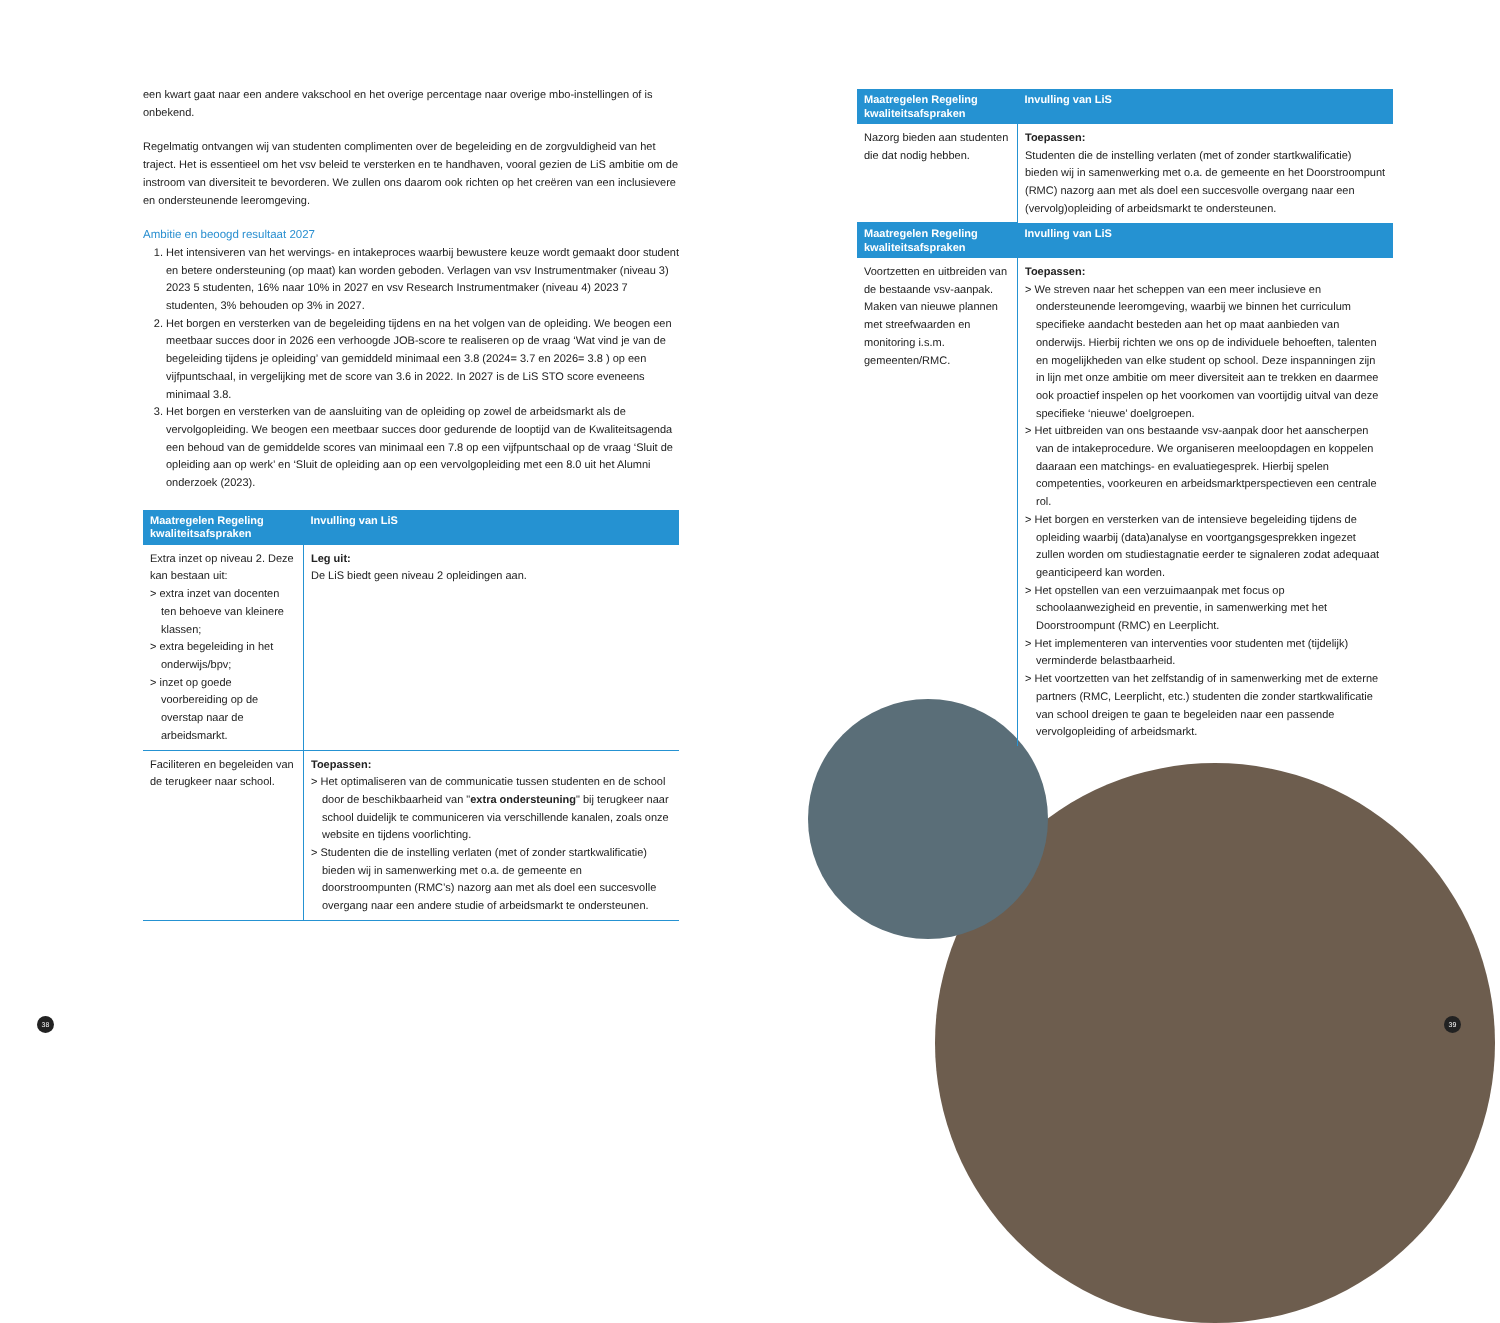een kwart gaat naar een andere vakschool en het overige percentage naar overige mbo-instellingen of is onbekend.
Regelmatig ontvangen wij van studenten complimenten over de begeleiding en de zorgvuldigheid van het traject. Het is essentieel om het vsv beleid te versterken en te handhaven, vooral gezien de LiS ambitie om de instroom van diversiteit te bevorderen. We zullen ons daarom ook richten op het creëren van een inclusievere en ondersteunende leeromgeving.
Ambitie en beoogd resultaat 2027
1. Het intensiveren van het wervings- en intakeproces waarbij bewustere keuze wordt gemaakt door student en betere ondersteuning (op maat) kan worden geboden. Verlagen van vsv Instrumentmaker (niveau 3) 2023 5 studenten, 16% naar 10% in 2027 en vsv Research Instrumentmaker (niveau 4) 2023 7 studenten, 3% behouden op 3% in 2027.
2. Het borgen en versterken van de begeleiding tijdens en na het volgen van de opleiding. We beogen een meetbaar succes door in 2026 een verhoogde JOB-score te realiseren op de vraag ‘Wat vind je van de begeleiding tijdens je opleiding’ van gemiddeld minimaal een 3.8 (2024= 3.7 en 2026= 3.8 ) op een vijfpuntschaal, in vergelijking met de score van 3.6 in 2022. In 2027 is de LiS STO score eveneens minimaal 3.8.
3. Het borgen en versterken van de aansluiting van de opleiding op zowel de arbeidsmarkt als de vervolgopleiding. We beogen een meetbaar succes door gedurende de looptijd van de Kwaliteitsagenda een behoud van de gemiddelde scores van minimaal een 7.8 op een vijfpuntschaal op de vraag ‘Sluit de opleiding aan op werk’ en ‘Sluit de opleiding aan op een vervolgopleiding met een 8.0 uit het Alumni onderzoek (2023).
| Maatregelen Regeling kwaliteitsafspraken | Invulling van LiS |
| --- | --- |
| Extra inzet op niveau 2. Deze kan bestaan uit: > extra inzet van docenten ten behoeve van kleinere klassen; > extra begeleiding in het onderwijs/bpv; > inzet op goede voorbereiding op de overstap naar de arbeidsmarkt. | Leg uit: De LiS biedt geen niveau 2 opleidingen aan. |
| Faciliteren en begeleiden van de terugkeer naar school. | Toepassen: > Het optimaliseren van de communicatie tussen studenten en de school door de beschikbaarheid van " extra ondersteuning " bij terugkeer naar school duidelijk te communiceren via verschillende kanalen, zoals onze website en tijdens voorlichting. > Studenten die de instelling verlaten (met of zonder startkwalificatie) bieden wij in samenwerking met o.a. de gemeente en doorstroompunten (RMC’s) nazorg aan met als doel een succesvolle overgang naar een andere studie of arbeidsmarkt te ondersteunen. |
| Maatregelen Regeling kwaliteitsafspraken | Invulling van LiS |
| --- | --- |
| Nazorg bieden aan studenten die dat nodig hebben. | Toepassen: Studenten die de instelling verlaten (met of zonder startkwalificatie) bieden wij in samenwerking met o.a. de gemeente en het Doorstroompunt (RMC) nazorg aan met als doel een succesvolle overgang naar een (vervolg)opleiding of arbeidsmarkt te ondersteunen. |
| Maatregelen Regeling kwaliteitsafspraken | Invulling van LiS |
| Voortzetten en uitbreiden van de bestaande vsv-aanpak. Maken van nieuwe plannen met streefwaarden en monitoring i.s.m. gemeenten/RMC. | Toepassen: > We streven naar het scheppen van een meer inclusieve en ondersteunende leeromgeving, waarbij we binnen het curriculum specifieke aandacht besteden aan het op maat aanbieden van onderwijs. Hierbij richten we ons op de individuele behoeften, talenten en mogelijkheden van elke student op school. Deze inspanningen zijn in lijn met onze ambitie om meer diversiteit aan te trekken en daarmee ook proactief inspelen op het voorkomen van voortijdig uitval van deze specifieke ‘nieuwe’ doelgroepen. > Het uitbreiden van ons bestaande vsv-aanpak door het aanscherpen van de intakeprocedure. We organiseren meeloopdagen en koppelen daaraan een matchings- en evaluatiegesprek. Hierbij spelen competenties, voorkeuren en arbeidsmarktperspectieven een centrale rol. > Het borgen en versterken van de intensieve begeleiding tijdens de opleiding waarbij (data)analyse en voortgangsgesprekken ingezet zullen worden om studiestagnatie eerder te signaleren zodat adequaat geanticipeerd kan worden. > Het opstellen van een verzuimaanpak met focus op schoolaanwezigheid en preventie, in samenwerking met het Doorstroompunt (RMC) en Leerplicht. > Het implementeren van interventies voor studenten met (tijdelijk) verminderde belastbaarheid. > Het voortzetten van het zelfstandig of in samenwerking met de externe partners (RMC, Leerplicht, etc.) studenten die zonder startkwalificatie van school dreigen te gaan te begeleiden naar een passende vervolgopleiding of arbeidsmarkt. |
38 39